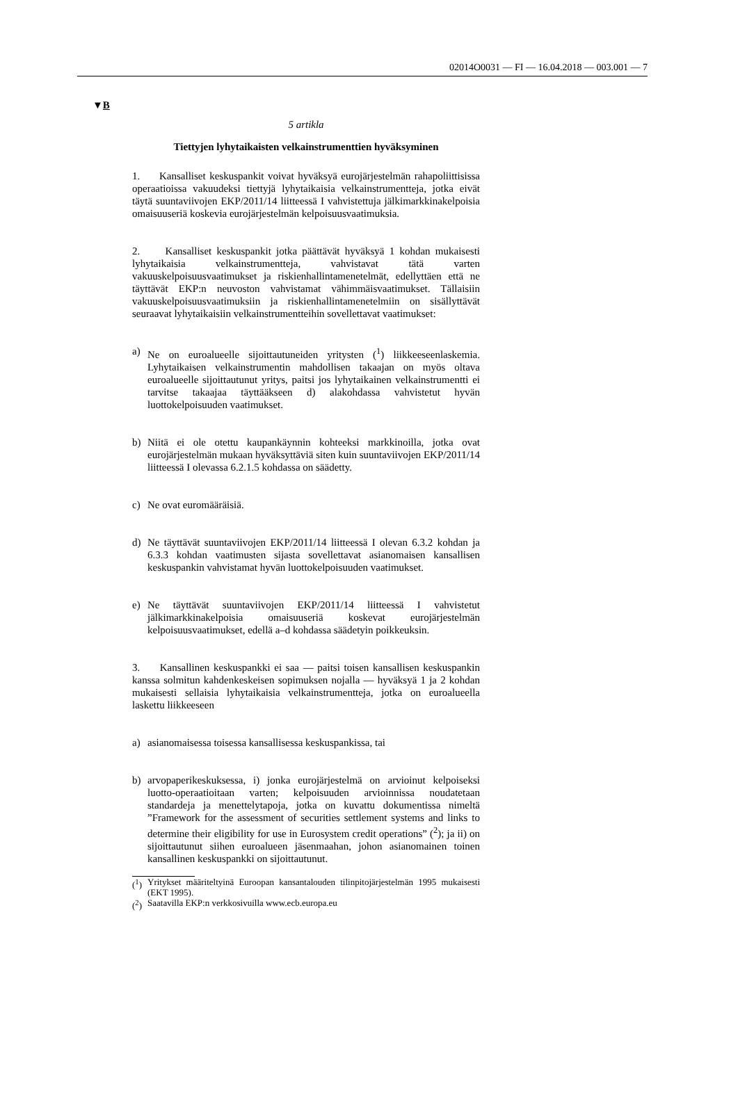02014O0031 — FI — 16.04.2018 — 003.001 — 7
▼B
5 artikla
Tiettyjen lyhytaikaisten velkainstrumenttien hyväksyminen
1. Kansalliset keskuspankit voivat hyväksyä eurojärjestelmän rahapoliittisissa operaatioissa vakuudeksi tiettyjä lyhytaikaisia velkainstrumentteja, jotka eivät täytä suuntaviivojen EKP/2011/14 liitteessä I vahvistettuja jälkimarkkinakelpoisia omaisuuseriä koskevia eurojärjestelmän kelpoisuusvaatimuksia.
2. Kansalliset keskuspankit jotka päättävät hyväksyä 1 kohdan mukaisesti lyhytaikaisia velkainstrumentteja, vahvistavat tätä varten vakuuskelpoisuusvaatimukset ja riskienhallintamenetelmät, edellyttäen että ne täyttävät EKP:n neuvoston vahvistamat vähimmäisvaatimukset. Tällaisiin vakuuskelpoisuusvaatimuksiin ja riskienhallintamenetelmiin on sisällyttävät seuraavat lyhytaikaisiin velkainstrumentteihin sovellettavat vaatimukset:
a) Ne on euroalueelle sijoittautuneiden yritysten (<sup>1</sup>) liikkeeseenlaskemia. Lyhytaikaisen velkainstrumentin mahdollisen takaajan on myös oltava euroalueelle sijoittautunut yritys, paitsi jos lyhytaikainen velkainstrumentti ei tarvitse takaajaa täyttääkseen d) alakohdassa vahvistetut hyvän luottokelpoisuuden vaatimukset.
b) Niitä ei ole otettu kaupankäynnin kohteeksi markkinoilla, jotka ovat eurojärjestelmän mukaan hyväksyttäviä siten kuin suuntaviivojen EKP/2011/14 liitteessä I olevassa 6.2.1.5 kohdassa on säädetty.
c) Ne ovat euromääräisiä.
d) Ne täyttävät suuntaviivojen EKP/2011/14 liitteessä I olevan 6.3.2 kohdan ja 6.3.3 kohdan vaatimusten sijasta sovellettavat asianomaisen kansallisen keskuspankin vahvistamat hyvän luottokelpoisuuden vaatimukset.
e) Ne täyttävät suuntaviivojen EKP/2011/14 liitteessä I vahvistetut jälkimarkkinakelpoisia omaisuuseriä koskevat eurojärjestelmän kelpoisuusvaatimukset, edellä a–d kohdassa säädetyin poikkeuksin.
3. Kansallinen keskuspankki ei saa — paitsi toisen kansallisen keskuspankin kanssa solmitun kahdenkeskeisen sopimuksen nojalla — hyväksyä 1 ja 2 kohdan mukaisesti sellaisia lyhytaikaisia velkainstrumentteja, jotka on euroalueella laskettu liikkeeseen
a) asianomaisessa toisessa kansallisessa keskuspankissa, tai
b) arvopaperikeskuksessa, i) jonka eurojärjestelmä on arvioinut kelpoiseksi luotto-operaatioitaan varten; kelpoisuuden arvioinnissa noudatetaan standardeja ja menettelytapoja, jotka on kuvattu dokumentissa nimeltä ”Framework for the assessment of securities settlement systems and links to determine their eligibility for use in Eurosystem credit operations” (<sup>2</sup>); ja ii) on sijoittautunut siihen euroalueen jäsenmaahan, johon asianomainen toinen kansallinen keskuspankki on sijoittautunut.
(<sup>1</sup>) Yritykset määriteltyinä Euroopan kansantalouden tilinpitojärjestelmän 1995 mukaisesti (EKT 1995).
(<sup>2</sup>) Saatavilla EKP:n verkkosivuilla www.ecb.europa.eu